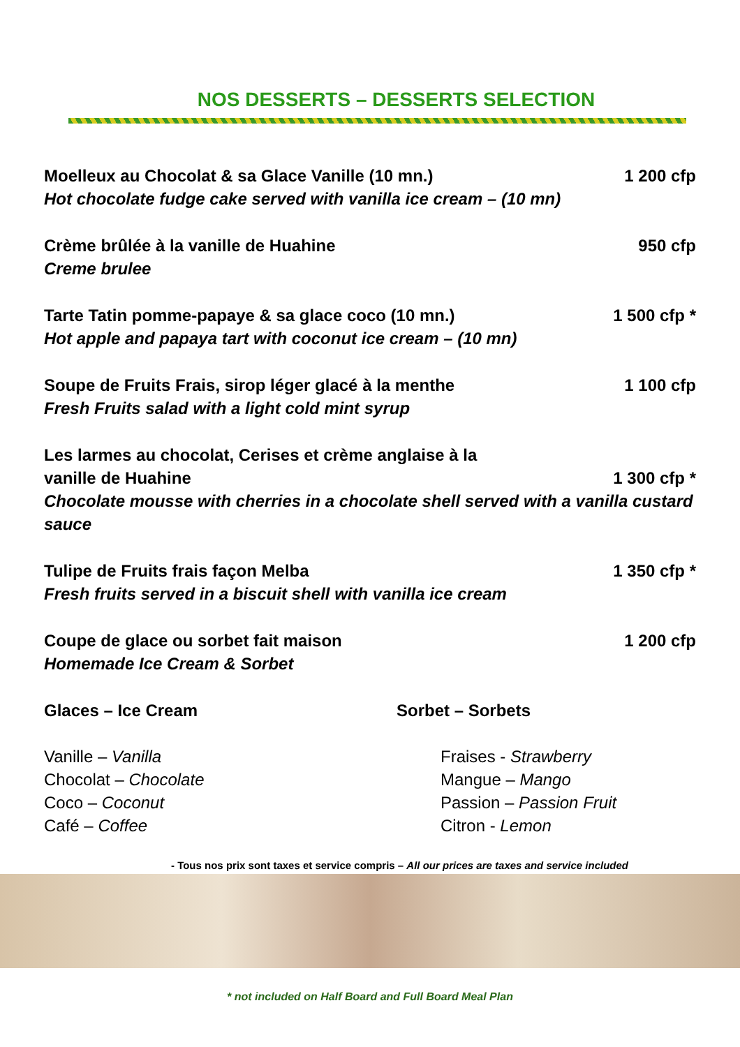NOS DESSERTS – DESSERTS SELECTION
Moelleux au Chocolat & sa Glace Vanille (10 mn.) 1 200 cfp
Hot chocolate fudge cake served with vanilla ice cream – (10 mn)
Crème brûlée à la vanille de Huahine 950 cfp
Creme brulee
Tarte Tatin pomme-papaye & sa glace coco (10 mn.) 1 500 cfp *
Hot apple and papaya tart with coconut ice cream – (10 mn)
Soupe de Fruits Frais, sirop léger glacé à la menthe 1 100 cfp
Fresh Fruits salad with a light cold mint syrup
Les larmes au chocolat, Cerises et crème anglaise à la
vanille de Huahine 1 300 cfp *
Chocolate mousse with cherries in a chocolate shell served with a vanilla custard sauce
Tulipe de Fruits frais façon Melba 1 350 cfp *
Fresh fruits served in a biscuit shell with vanilla ice cream
Coupe de glace ou sorbet fait maison 1 200 cfp
Homemade Ice Cream & Sorbet
Glaces – Ice Cream Sorbet – Sorbets
Vanille – Vanilla
Chocolat – Chocolate
Coco – Coconut
Café – Coffee
Fraises - Strawberry
Mangue – Mango
Passion – Passion Fruit
Citron - Lemon
- Tous nos prix sont taxes et service compris – All our prices are taxes and service included
* not included on Half Board and Full Board Meal Plan